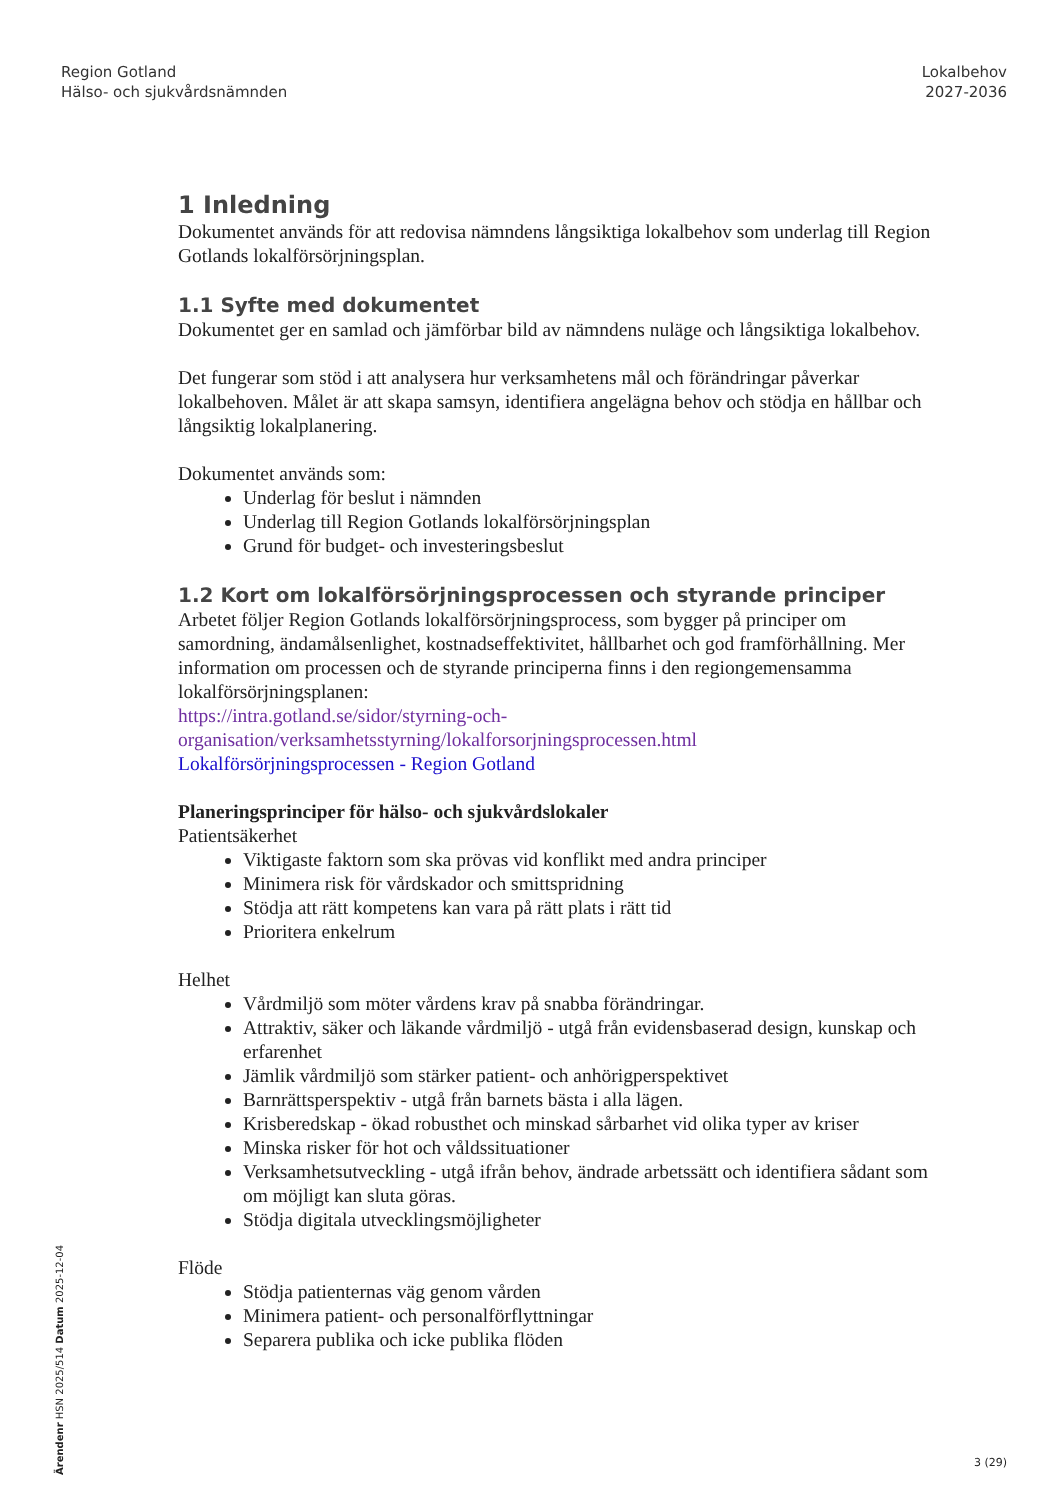Region Gotland
Hälso- och sjukvårdsnämnden
Lokalbehov
2027-2036
1 Inledning
Dokumentet används för att redovisa nämndens långsiktiga lokalbehov som underlag till Region Gotlands lokalförsörjningsplan.
1.1 Syfte med dokumentet
Dokumentet ger en samlad och jämförbar bild av nämndens nuläge och långsiktiga lokalbehov.
Det fungerar som stöd i att analysera hur verksamhetens mål och förändringar påverkar lokalbehoven. Målet är att skapa samsyn, identifiera angelägna behov och stödja en hållbar och långsiktig lokalplanering.
Dokumentet används som:
Underlag för beslut i nämnden
Underlag till Region Gotlands lokalförsörjningsplan
Grund för budget- och investeringsbeslut
1.2 Kort om lokalförsörjningsprocessen och styrande principer
Arbetet följer Region Gotlands lokalförsörjningsprocess, som bygger på principer om samordning, ändamålsenlighet, kostnadseffektivitet, hållbarhet och god framförhållning. Mer information om processen och de styrande principerna finns i den regiongemensamma lokalförsörjningsplanen:
https://intra.gotland.se/sidor/styrning-och-organisation/verksamhetsstyrning/lokalforsorjningsprocessen.html
Lokalförsörjningsprocessen - Region Gotland
Planeringsprinciper för hälso- och sjukvårdslokaler
Patientsäkerhet
Viktigaste faktorn som ska prövas vid konflikt med andra principer
Minimera risk för vårdskador och smittspridning
Stödja att rätt kompetens kan vara på rätt plats i rätt tid
Prioritera enkelrum
Helhet
Vårdmiljö som möter vårdens krav på snabba förändringar.
Attraktiv, säker och läkande vårdmiljö - utgå från evidensbaserad design, kunskap och erfarenhet
Jämlik vårdmiljö som stärker patient- och anhörigperspektivet
Barnrättsperspektiv - utgå från barnets bästa i alla lägen.
Krisberedskap - ökad robusthet och minskad sårbarhet vid olika typer av kriser
Minska risker för hot och våldssituationer
Verksamhetsutveckling - utgå ifrån behov, ändrade arbetssätt och identifiera sådant som om möjligt kan sluta göras.
Stödja digitala utvecklingsmöjligheter
Flöde
Stödja patienternas väg genom vården
Minimera patient- och personalförflyttningar
Separera publika och icke publika flöden
Ärendenr HSN 2025/514 Datum 2025-12-04
3 (29)